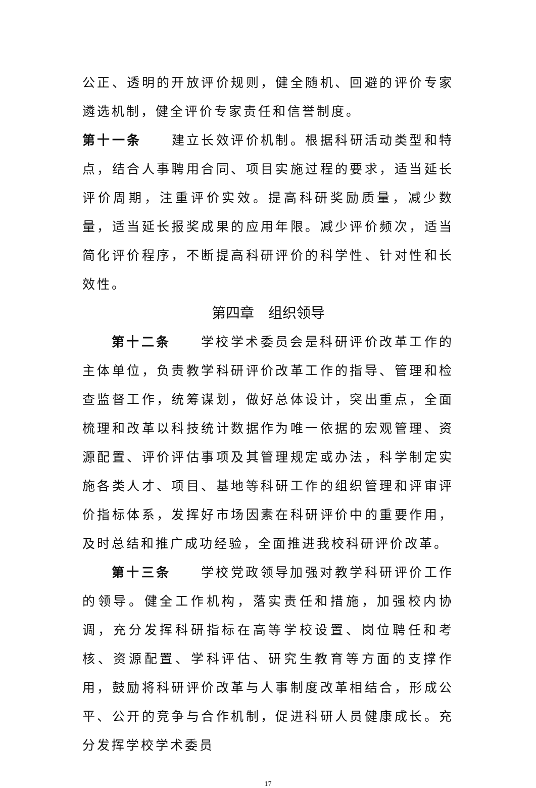公正、透明的开放评价规则，健全随机、回避的评价专家遴选机制，健全评价专家责任和信誉制度。
第十一条　　建立长效评价机制。根据科研活动类型和特点，结合人事聘用合同、项目实施过程的要求，适当延长评价周期，注重评价实效。提高科研奖励质量，减少数量，适当延长报奖成果的应用年限。减少评价频次，适当简化评价程序，不断提高科研评价的科学性、针对性和长效性。
第四章　组织领导
第十二条　　学校学术委员会是科研评价改革工作的主体单位，负责教学科研评价改革工作的指导、管理和检查监督工作，统筹谋划，做好总体设计，突出重点，全面梳理和改革以科技统计数据作为唯一依据的宏观管理、资源配置、评价评估事项及其管理规定或办法，科学制定实施各类人才、项目、基地等科研工作的组织管理和评审评价指标体系，发挥好市场因素在科研评价中的重要作用，及时总结和推广成功经验，全面推进我校科研评价改革。
第十三条　　学校党政领导加强对教学科研评价工作的领导。健全工作机构，落实责任和措施，加强校内协调，充分发挥科研指标在高等学校设置、岗位聘任和考核、资源配置、学科评估、研究生教育等方面的支撑作用，鼓励将科研评价改革与人事制度改革相结合，形成公平、公开的竞争与合作机制，促进科研人员健康成长。充分发挥学校学术委员
17